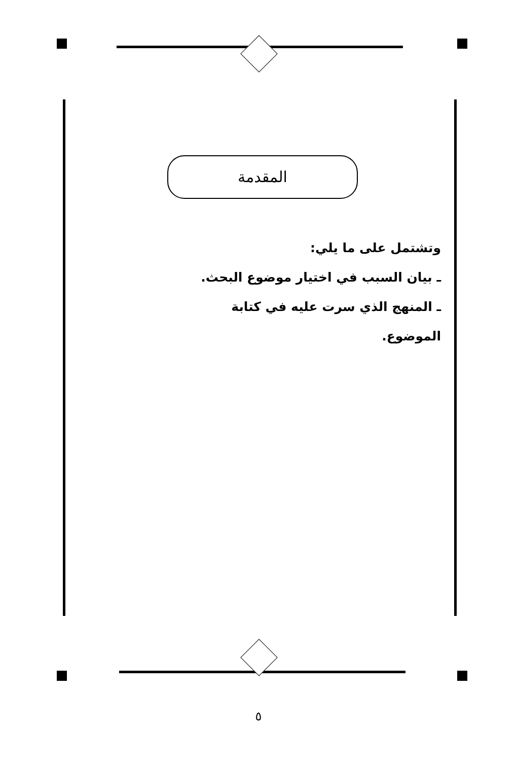المقدمة
وتشتمل على ما يلي:
ـ بيان السبب في اختيار موضوع البحث.
ـ المنهج الذي سرت عليه في كتابة الموضوع.
٥